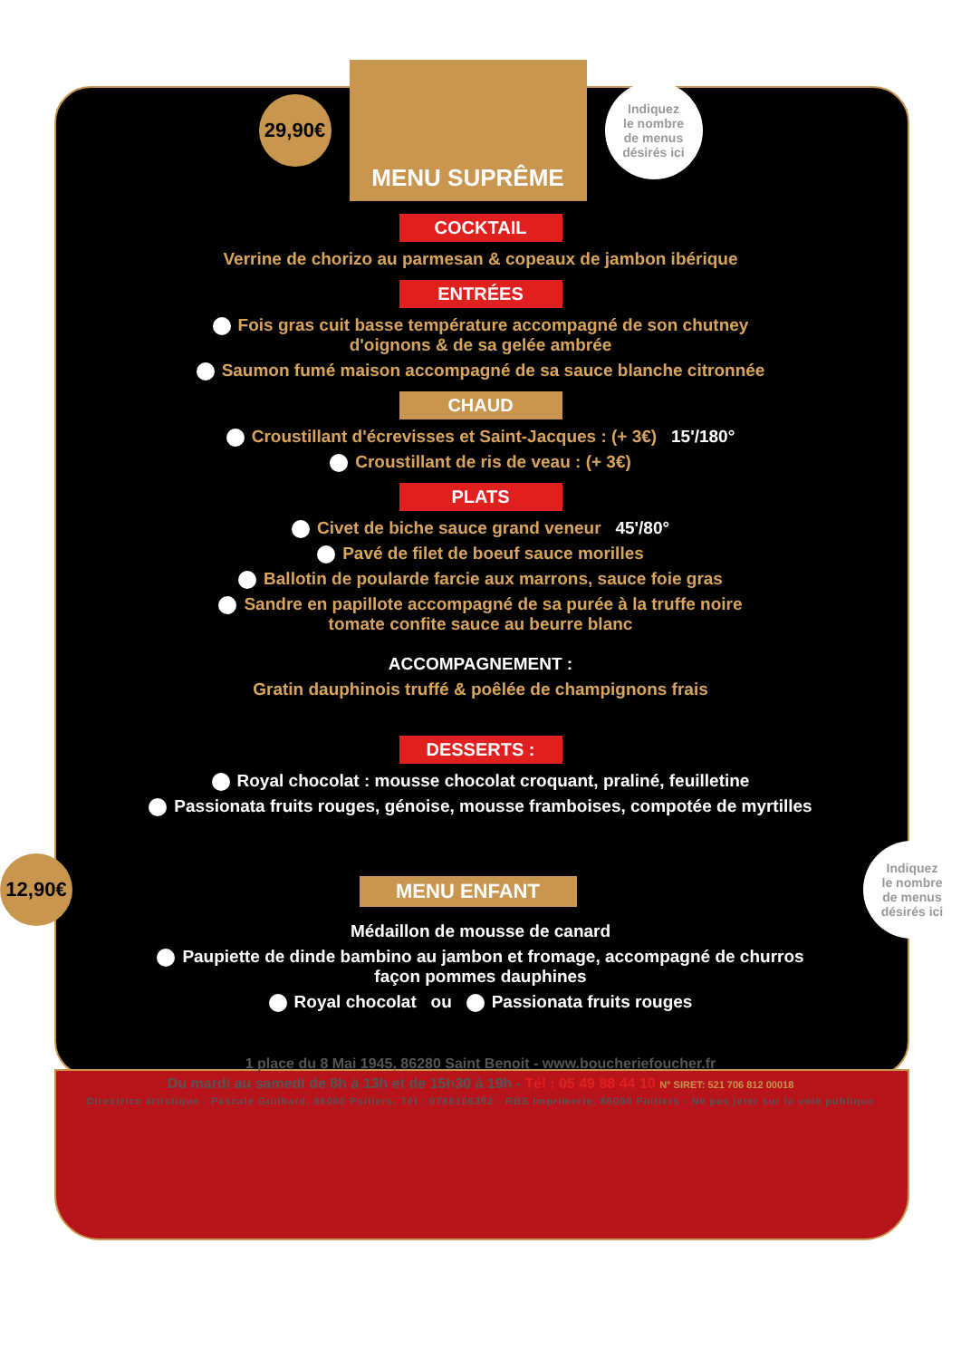29,90€
MENU SUPRÊME
Indiquez
le nombre
de menus
désirés ici
COCKTAIL
Verrine de chorizo au parmesan & copeaux de jambon ibérique
ENTRÉES
Fois gras cuit basse température accompagné de son chutney
d'oignons & de sa gelée ambrée
Saumon fumé maison accompagné de sa sauce blanche citronnée
CHAUD
Croustillant d'écrevisses et Saint-Jacques : (+ 3€) 15'/180°
Croustillant de ris de veau : (+ 3€)
PLATS
Civet de biche sauce grand veneur 45'/80°
Pavé de filet de boeuf sauce morilles
Ballotin de poularde farcie aux marrons, sauce foie gras
Sandre en papillote accompagné de sa purée à la truffe noire
tomate confite sauce au beurre blanc
ACCOMPAGNEMENT :
Gratin dauphinois truffé & poêlée de champignons frais
DESSERTS :
Royal chocolat : mousse chocolat croquant, praliné, feuilletine
Passionata fruits rouges, génoise, mousse framboises, compotée de myrtilles
12,90€
MENU ENFANT
Indiquez
le nombre
de menus
désirés ici
Médaillon de mousse de canard
Paupiette de dinde bambino au jambon et fromage, accompagné de churros
façon pommes dauphines
Royal chocolat ou Passionata fruits rouges
1 place du 8 Mai 1945, 86280 Saint Benoit - www.boucheriefoucher.fr
Du mardi au samedi de 8h à 13h et de 15h30 à 19h - Tél : 05 49 88 44 10 N° SIRET: 521 706 812 00018
Directrice artistique : Pascale Guilbard, 86000 Poitiers, Tél : 0786106392 - RBS Imprimerie, 86000 Poitiers - Ne pas jeter sur la voie publique